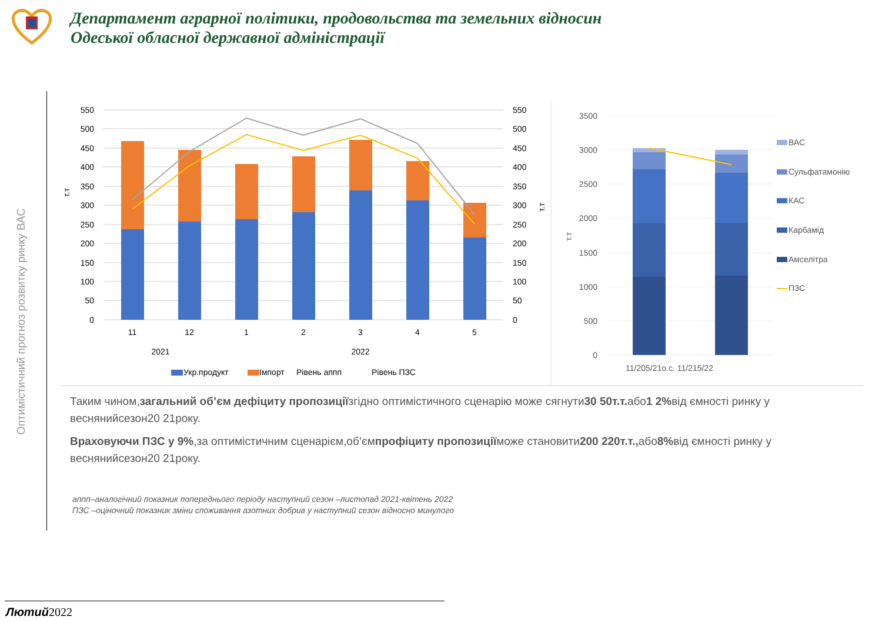Департамент аграрної політики, продовольства та земельних відносин
Одеської обласної державної адміністрації
Оптимістичний прогноз розвитку ринку ВАС
550
500
450
400
350
300
250
200
150
100
50
0
550
500
450
400
350
300
250
200
150
100
50
0
т.т
т.т
11
12
1
2
3
4
5
2021
2022
Укр.продукт
Імпорт
Рівень аппп
Рівень ПЗС
3500
3000
2500
2000
1500
1000
500
0
т.т
11/205/21о.с. 11/215/22
ВАС
Сульфатамонію
КАС
Карбамід
Амселітра
ПЗС
Таким чином,загальний об’єм дефіциту пропозиціїзгідно оптимістичного сценарію може сягнути30 50т.т. або1 2% від ємності ринку у веснянийсезон20 21року.
Враховуючи ПЗС у 9%,за оптимістичним сценарієм,об’ємпрофіциту пропозиціїможе становити200 220т.т., або8% від ємності ринку у веснянийсезон20 21року.
аппп–аналогічний показник попереднього періоду наступний сезон –листопад 2021-квітень 2022
ПЗС –оціночний показник зміни споживання азотних добрив у наступний сезон відносно минулого
Лютий2022